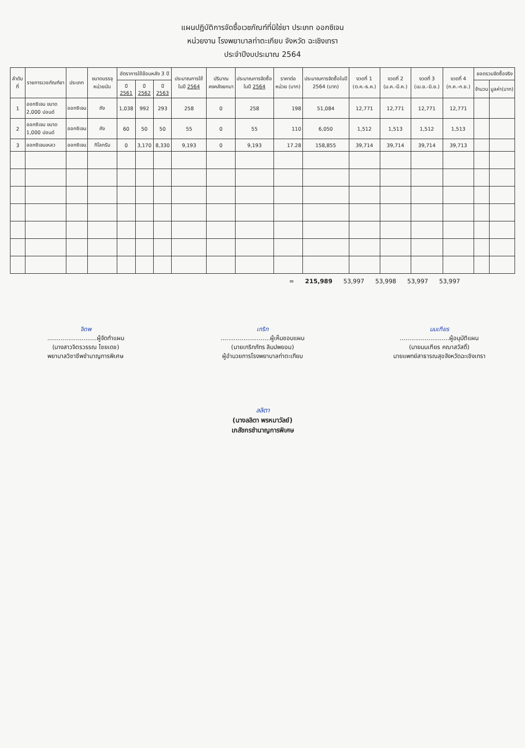แผนปฏิบัติการจัดซื้อเวชภัณฑ์ที่มิใช่ยา ประเภท ออกซิเจน
หน่วยงาน โรงพยาบาลท่าตะเกียบ จังหวัด ฉะเชิงเทรา
ประจำปีงบประมาณ 2564
| ลำดับที่ | รายการเวชภัณฑ์ยา | ประเภท | ขนาดบรรจุ หน่วยนับ | อัตราการใช้ย้อนหลัง 3 ปี | | | ประมาณการใช้ในปี 2564 | ปริมาณคงคลังยกมา | ประมาณการจัดซื้อในปี 2564 | ราคาต่อหน่วย (บาท) | ประมาณการจัดซื้อในปี 2564 (บาท) | งวดที่ 1 (ต.ค.-ธ.ค.) | งวดที่ 2 (ม.ค.-มี.ค.) | งวดที่ 3 (เม.ย.-มิ.ย.) | งวดที่ 4 (ก.ค.-ก.ย.) | ยอดรวมจัดซื้อจริง | |
| --- | --- | --- | --- | --- | --- | --- | --- | --- | --- | --- | --- | --- | --- | --- | --- | --- | --- |
| | | | | ปี 2561 | ปี 2562 | ปี 2563 | | | | | | | | | | จำนวน | มูลค่า(บาท) |
| 1 | ออกซิเจน ขนาด 2,000 ปอนด์ | ออกซิเจน | ถัง | 1,038 | 992 | 293 | 258 | 0 | 258 | 198 | 51,084 | 12,771 | 12,771 | 12,771 | 12,771 | | |
| 2 | ออกซิเจน ขนาด 1,000 ปอนด์ | ออกซิเจน | ถัง | 60 | 50 | 50 | 55 | 0 | 55 | 110 | 6,050 | 1,512 | 1,513 | 1,512 | 1,513 | | |
| 3 | ออกซิเจนเหลว | ออกซิเจน | กิโลกรัม | 0 | 3,170 | 8,330 | 9,193 | 0 | 9,193 | 17.28 | 158,855 | 39,714 | 39,714 | 39,714 | 39,713 | | |
= 215,989 53,997 53,998 53,997 53,997
จิตพ
..........................ผู้จัดทำแผน
(นางสาวจิตรวรรณ ไชยเดช)
พยาบาลวิชาชีพชำนาญการพิเศษ
เกริก
..........................ผู้เห็นชอบแผน
(นายเกริกภัทร ลิมปพยอม)
ผู้อำนวยการโรงพยาบาลท่าตะเกียบ
มนเฑียร
..........................ผู้อนุมัติแผน
(นายมนเฑียร คณาสวัสดิ์)
นายแพทย์สาธารณสุขจังหวัดฉะเชิงเทรา
ลลิตา
(นางลลิตา พรหมาวัลย์)
เภสัชกรชำนาญการพิเศษ